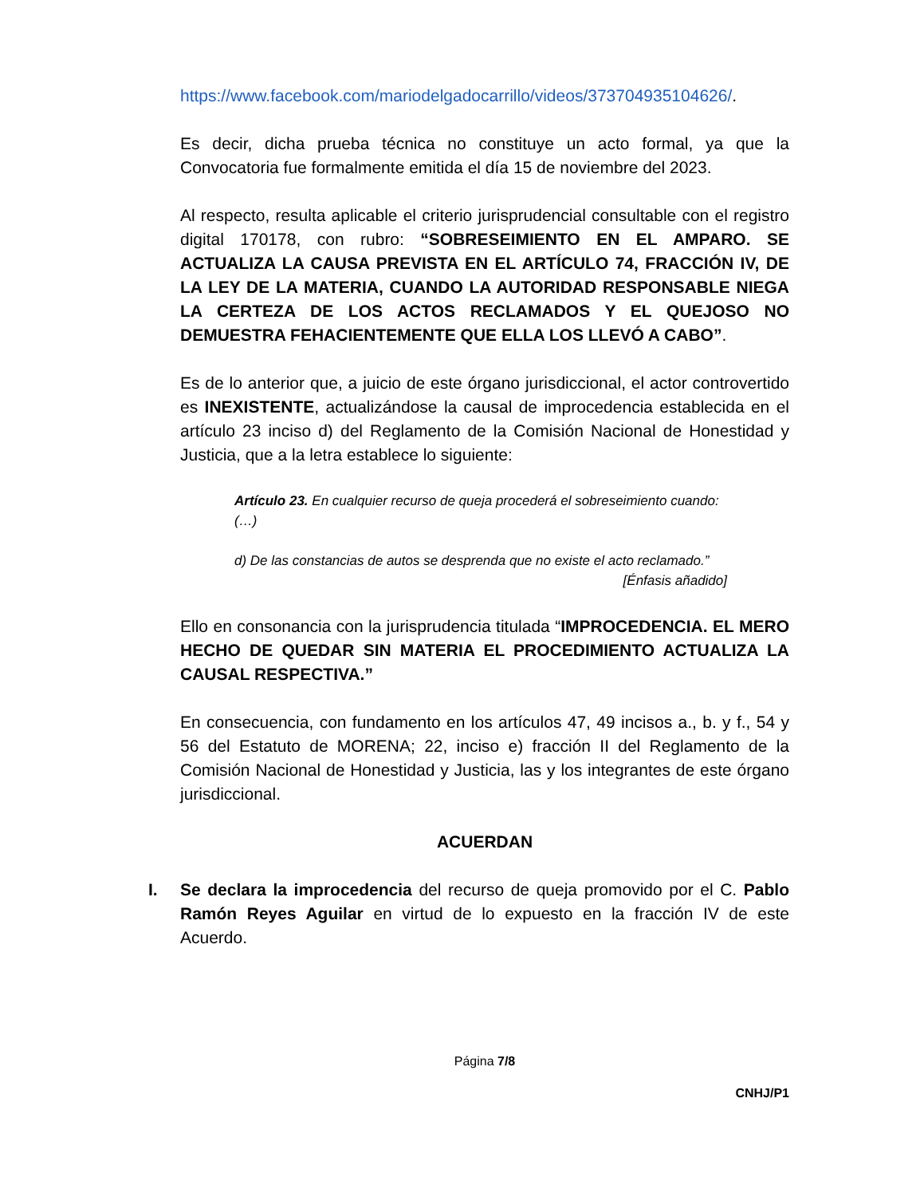https://www.facebook.com/mariodelgadocarrillo/videos/373704935104626/.
Es decir, dicha prueba técnica no constituye un acto formal, ya que la Convocatoria fue formalmente emitida el día 15 de noviembre del 2023.
Al respecto, resulta aplicable el criterio jurisprudencial consultable con el registro digital 170178, con rubro: “SOBRESEIMIENTO EN EL AMPARO. SE ACTUALIZA LA CAUSA PREVISTA EN EL ARTÍCULO 74, FRACCIÓN IV, DE LA LEY DE LA MATERIA, CUANDO LA AUTORIDAD RESPONSABLE NIEGA LA CERTEZA DE LOS ACTOS RECLAMADOS Y EL QUEJOSO NO DEMUESTRA FEHACIENTEMENTE QUE ELLA LOS LLEVÓ A CABO”.
Es de lo anterior que, a juicio de este órgano jurisdiccional, el actor controvertido es INEXISTENTE, actualizándose la causal de improcedencia establecida en el artículo 23 inciso d) del Reglamento de la Comisión Nacional de Honestidad y Justicia, que a la letra establece lo siguiente:
Artículo 23. En cualquier recurso de queja procederá el sobreseimiento cuando:
(…)
d) De las constancias de autos se desprenda que no existe el acto reclamado.”
[Énfasis añadido]
Ello en consonancia con la jurisprudencia titulada “IMPROCEDENCIA. EL MERO HECHO DE QUEDAR SIN MATERIA EL PROCEDIMIENTO ACTUALIZA LA CAUSAL RESPECTIVA.”
En consecuencia, con fundamento en los artículos 47, 49 incisos a., b. y f., 54 y 56 del Estatuto de MORENA; 22, inciso e) fracción II del Reglamento de la Comisión Nacional de Honestidad y Justicia, las y los integrantes de este órgano jurisdiccional.
ACUERDAN
I. Se declara la improcedencia del recurso de queja promovido por el C. Pablo Ramón Reyes Aguilar en virtud de lo expuesto en la fracción IV de este Acuerdo.
Página 7/8
CNHJ/P1